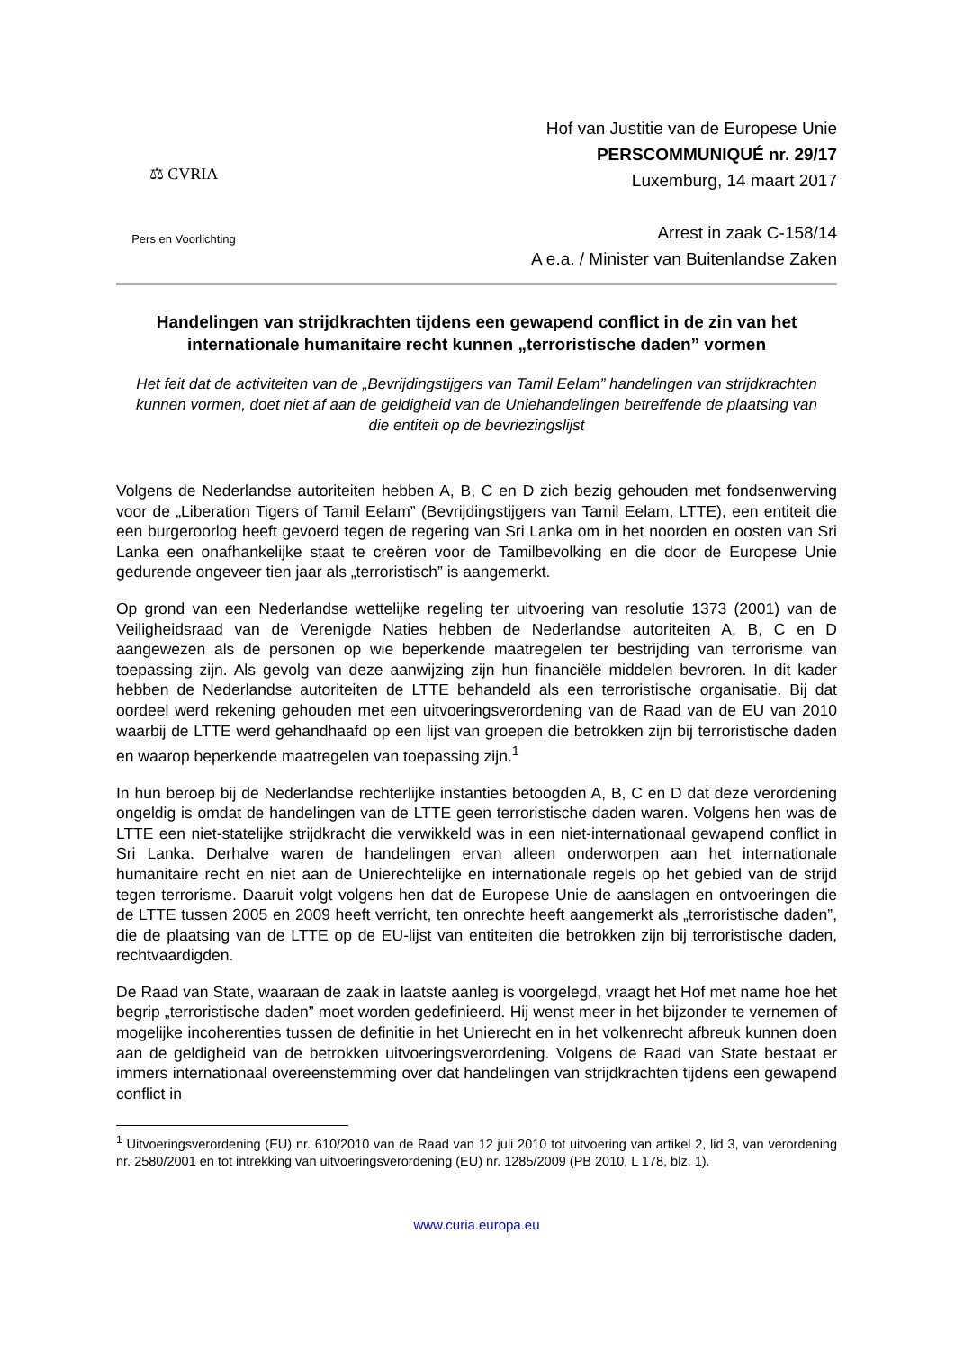⚖ CVRIA
Pers en Voorlichting
Hof van Justitie van de Europese Unie
PERSCOMMUNIQUÉ nr. 29/17
Luxemburg, 14 maart 2017
Arrest in zaak C-158/14
A e.a. / Minister van Buitenlandse Zaken
Handelingen van strijdkrachten tijdens een gewapend conflict in de zin van het internationale humanitaire recht kunnen „terroristische daden” vormen
Het feit dat de activiteiten van de „Bevrijdingstijgers van Tamil Eelam” handelingen van strijdkrachten kunnen vormen, doet niet af aan de geldigheid van de Uniehandelingen betreffende de plaatsing van die entiteit op de bevriezingslijst
Volgens de Nederlandse autoriteiten hebben A, B, C en D zich bezig gehouden met fondsenwerving voor de „Liberation Tigers of Tamil Eelam” (Bevrijdingstijgers van Tamil Eelam, LTTE), een entiteit die een burgeroorlog heeft gevoerd tegen de regering van Sri Lanka om in het noorden en oosten van Sri Lanka een onafhankelijke staat te creëren voor de Tamilbevolking en die door de Europese Unie gedurende ongeveer tien jaar als „terroristisch” is aangemerkt.
Op grond van een Nederlandse wettelijke regeling ter uitvoering van resolutie 1373 (2001) van de Veiligheidsraad van de Verenigde Naties hebben de Nederlandse autoriteiten A, B, C en D aangewezen als de personen op wie beperkende maatregelen ter bestrijding van terrorisme van toepassing zijn. Als gevolg van deze aanwijzing zijn hun financiële middelen bevroren. In dit kader hebben de Nederlandse autoriteiten de LTTE behandeld als een terroristische organisatie. Bij dat oordeel werd rekening gehouden met een uitvoeringsverordening van de Raad van de EU van 2010 waarbij de LTTE werd gehandhaafd op een lijst van groepen die betrokken zijn bij terroristische daden en waarop beperkende maatregelen van toepassing zijn.<sup>1</sup>
In hun beroep bij de Nederlandse rechterlijke instanties betoogden A, B, C en D dat deze verordening ongeldig is omdat de handelingen van de LTTE geen terroristische daden waren. Volgens hen was de LTTE een niet-statelijke strijdkracht die verwikkeld was in een niet-internationaal gewapend conflict in Sri Lanka. Derhalve waren de handelingen ervan alleen onderworpen aan het internationale humanitaire recht en niet aan de Unierechtelijke en internationale regels op het gebied van de strijd tegen terrorisme. Daaruit volgt volgens hen dat de Europese Unie de aanslagen en ontvoeringen die de LTTE tussen 2005 en 2009 heeft verricht, ten onrechte heeft aangemerkt als „terroristische daden”, die de plaatsing van de LTTE op de EU-lijst van entiteiten die betrokken zijn bij terroristische daden, rechtvaardigden.
De Raad van State, waaraan de zaak in laatste aanleg is voorgelegd, vraagt het Hof met name hoe het begrip „terroristische daden” moet worden gedefinieerd. Hij wenst meer in het bijzonder te vernemen of mogelijke incoherenties tussen de definitie in het Unierecht en in het volkenrecht afbreuk kunnen doen aan de geldigheid van de betrokken uitvoeringsverordening. Volgens de Raad van State bestaat er immers internationaal overeenstemming over dat handelingen van strijdkrachten tijdens een gewapend conflict in
<sup>1</sup> Uitvoeringsverordening (EU) nr. 610/2010 van de Raad van 12 juli 2010 tot uitvoering van artikel 2, lid 3, van verordening nr. 2580/2001 en tot intrekking van uitvoeringsverordening (EU) nr. 1285/2009 (PB 2010, L 178, blz. 1).
www.curia.europa.eu